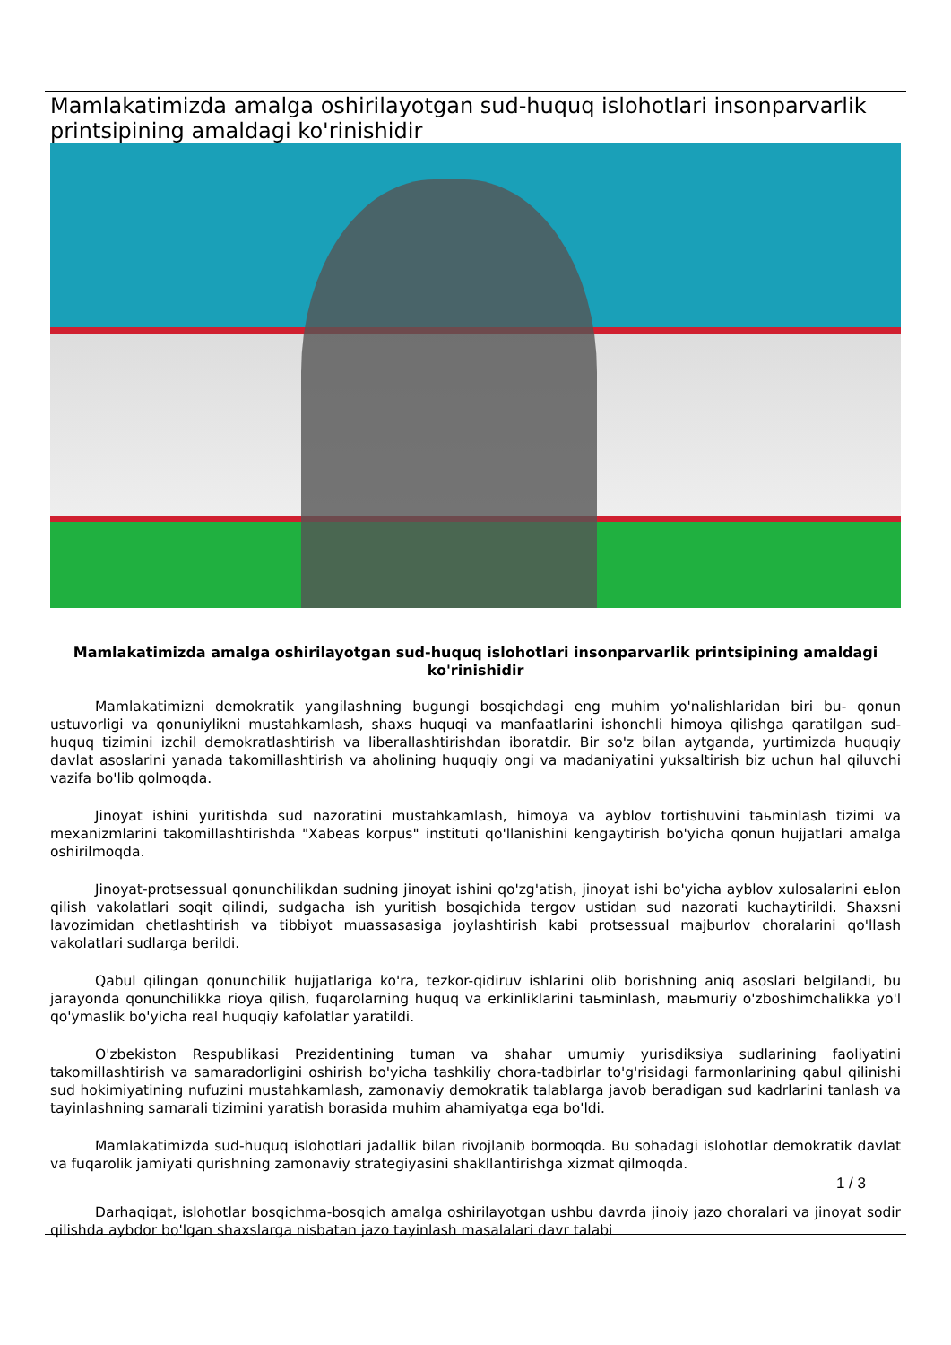Mamlakatimizda amalga oshirilayotgan sud-huquq islohotlari insonparvarlik printsipining amaldagi ko'rinishidir
Mamlakatimizda amalga oshirilayotgan sud-huquq islohotlari insonparvarlik printsipining amaldagi ko'rinishidir
Mamlakatimizni demokratik yangilashning bugungi bosqichdagi eng muhim yo'nalishlaridan biri bu- qonun ustuvorligi va qonuniylikni mustahkamlash, shaxs huquqi va manfaatlarini ishonchli himoya qilishga qaratilgan sud-huquq tizimini izchil demokratlashtirish va liberallashtirishdan iboratdir. Bir so'z bilan aytganda, yurtimizda huquqiy davlat asoslarini yanada takomillashtirish va aholining huquqiy ongi va madaniyatini yuksaltirish biz uchun hal qiluvchi vazifa bo'lib qolmoqda.
Jinoyat ishini yuritishda sud nazoratini mustahkamlash, himoya va ayblov tortishuvini taьminlash tizimi va mexanizmlarini takomillashtirishda "Xabeas korpus" instituti qo'llanishini kengaytirish bo'yicha qonun hujjatlari amalga oshirilmoqda.
Jinoyat-protsessual qonunchilikdan sudning jinoyat ishini qo'zg'atish, jinoyat ishi bo'yicha ayblov xulosalarini eьlon qilish vakolatlari soqit qilindi, sudgacha ish yuritish bosqichida tergov ustidan sud nazorati kuchaytirildi. Shaxsni lavozimidan chetlashtirish va tibbiyot muassasasiga joylashtirish kabi protsessual majburlov choralarini qo'llash vakolatlari sudlarga berildi.
Qabul qilingan qonunchilik hujjatlariga ko'ra, tezkor-qidiruv ishlarini olib borishning aniq asoslari belgilandi, bu jarayonda qonunchilikka rioya qilish, fuqarolarning huquq va erkinliklarini taьminlash, maьmuriy o'zboshimchalikka yo'l qo'ymaslik bo'yicha real huquqiy kafolatlar yaratildi.
O'zbekiston Respublikasi Prezidentining tuman va shahar umumiy yurisdiksiya sudlarining faoliyatini takomillashtirish va samaradorligini oshirish bo'yicha tashkiliy chora-tadbirlar to'g'risidagi farmonlarining qabul qilinishi sud hokimiyatining nufuzini mustahkamlash, zamonaviy demokratik talablarga javob beradigan sud kadrlarini tanlash va tayinlashning samarali tizimini yaratish borasida muhim ahamiyatga ega bo'ldi.
Mamlakatimizda sud-huquq islohotlari jadallik bilan rivojlanib bormoqda. Bu sohadagi islohotlar demokratik davlat va fuqarolik jamiyati qurishning zamonaviy strategiyasini shakllantirishga xizmat qilmoqda.
1 / 3
Darhaqiqat, islohotlar bosqichma-bosqich amalga oshirilayotgan ushbu davrda jinoiy jazo choralari va jinoyat sodir qilishda aybdor bo'lgan shaxslarga nisbatan jazo tayinlash masalalari davr talabi